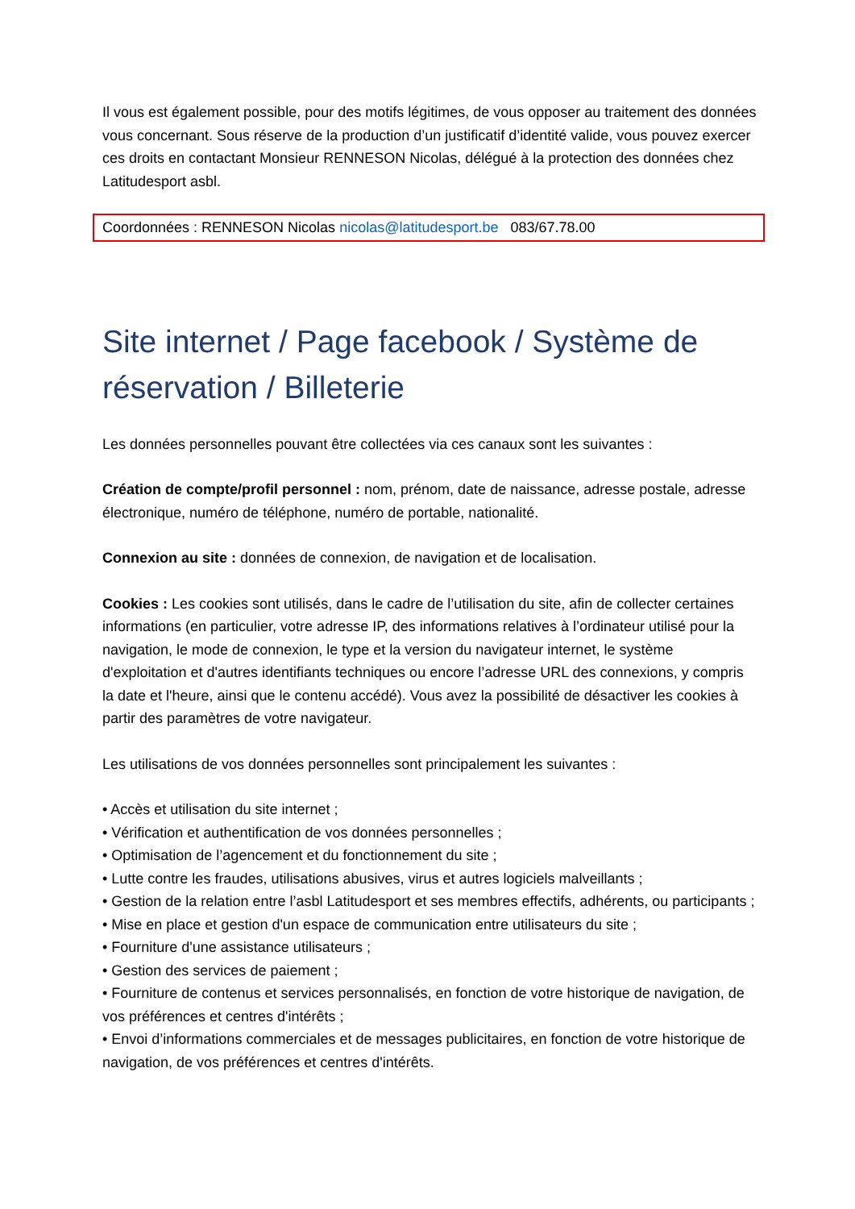Il vous est également possible, pour des motifs légitimes, de vous opposer au traitement des données vous concernant. Sous réserve de la production d’un justificatif d’identité valide, vous pouvez exercer ces droits en contactant Monsieur RENNESON Nicolas, délégué à la protection des données chez Latitudesport asbl.
Coordonnées : RENNESON Nicolas nicolas@latitudesport.be 083/67.78.00
Site internet / Page facebook / Système de réservation / Billeterie
Les données personnelles pouvant être collectées via ces canaux sont les suivantes :
Création de compte/profil personnel : nom, prénom, date de naissance, adresse postale, adresse électronique, numéro de téléphone, numéro de portable, nationalité.
Connexion au site : données de connexion, de navigation et de localisation.
Cookies : Les cookies sont utilisés, dans le cadre de l’utilisation du site, afin de collecter certaines informations (en particulier, votre adresse IP, des informations relatives à l’ordinateur utilisé pour la navigation, le mode de connexion, le type et la version du navigateur internet, le système d'exploitation et d'autres identifiants techniques ou encore l’adresse URL des connexions, y compris la date et l'heure, ainsi que le contenu accédé). Vous avez la possibilité de désactiver les cookies à partir des paramètres de votre navigateur.
Les utilisations de vos données personnelles sont principalement les suivantes :
• Accès et utilisation du site internet ;
• Vérification et authentification de vos données personnelles ;
• Optimisation de l’agencement et du fonctionnement du site ;
• Lutte contre les fraudes, utilisations abusives, virus et autres logiciels malveillants ;
• Gestion de la relation entre l’asbl Latitudesport et ses membres effectifs, adhérents, ou participants ;
• Mise en place et gestion d'un espace de communication entre utilisateurs du site ;
• Fourniture d'une assistance utilisateurs ;
• Gestion des services de paiement ;
• Fourniture de contenus et services personnalisés, en fonction de votre historique de navigation, de vos préférences et centres d'intérêts ;
• Envoi d’informations commerciales et de messages publicitaires, en fonction de votre historique de navigation, de vos préférences et centres d'intérêts.